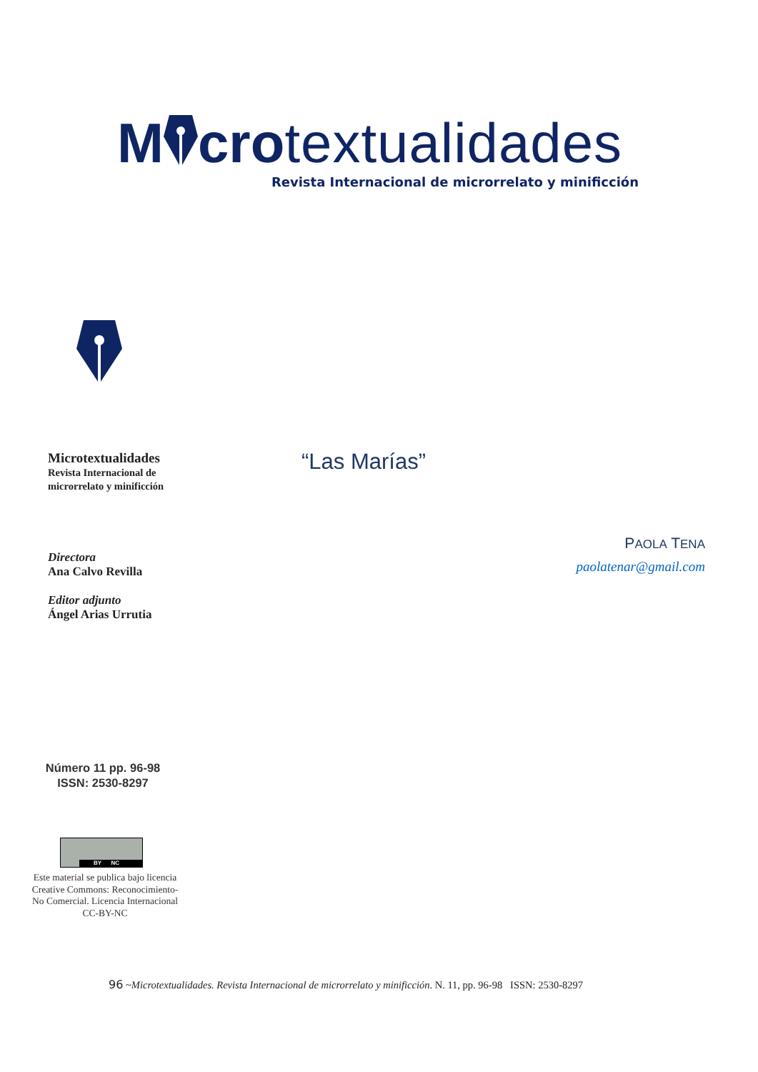Mcro textualidades
Revista Internacional de microrrelato y minificción
Microtextualidades
Revista Internacional de
microrrelato y minificción
Directora
Ana Calvo Revilla
Editor adjunto
Ángel Arias Urrutia
“Las Marías”
PAOLA TENA
paolatenar@gmail.com
Número 11 pp. 96-98
ISSN: 2530-8297
BY NC
Este material se publica bajo licencia Creative Commons: Reconocimiento-No Comercial. Licencia Internacional CC-BY-NC
96 ~Microtextualidades. Revista Internacional de microrrelato y minificción. N. 11, pp. 96-98 ISSN: 2530-8297